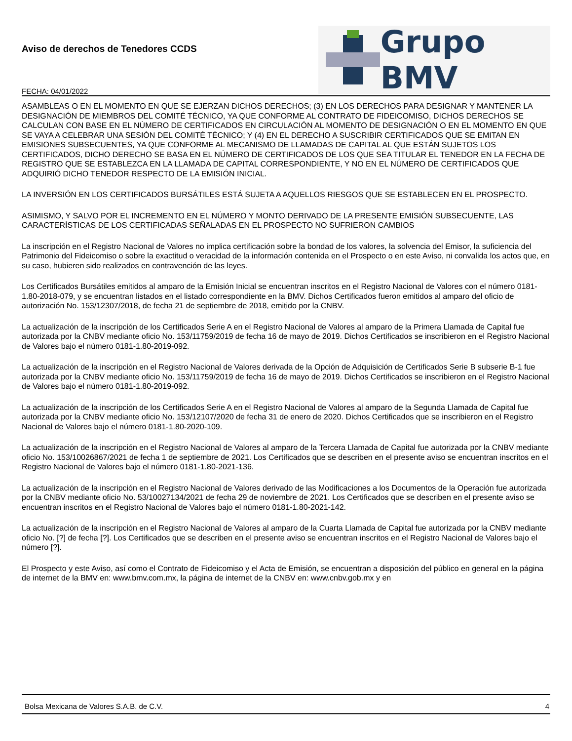Aviso de derechos de Tenedores CCDS
FECHA: 04/01/2022
Grupo BMV
ASAMBLEAS O EN EL MOMENTO EN QUE SE EJERZAN DICHOS DERECHOS; (3) EN LOS DERECHOS PARA DESIGNAR Y MANTENER LA DESIGNACIÓN DE MIEMBROS DEL COMITÉ TÉCNICO, YA QUE CONFORME AL CONTRATO DE FIDEICOMISO, DICHOS DERECHOS SE CALCULAN CON BASE EN EL NÚMERO DE CERTIFICADOS EN CIRCULACIÓN AL MOMENTO DE DESIGNACIÓN O EN EL MOMENTO EN QUE SE VAYA A CELEBRAR UNA SESIÓN DEL COMITÉ TÉCNICO; Y (4) EN EL DERECHO A SUSCRIBIR CERTIFICADOS QUE SE EMITAN EN EMISIONES SUBSECUENTES, YA QUE CONFORME AL MECANISMO DE LLAMADAS DE CAPITAL AL QUE ESTÁN SUJETOS LOS CERTIFICADOS, DICHO DERECHO SE BASA EN EL NÚMERO DE CERTIFICADOS DE LOS QUE SEA TITULAR EL TENEDOR EN LA FECHA DE REGISTRO QUE SE ESTABLEZCA EN LA LLAMADA DE CAPITAL CORRESPONDIENTE, Y NO EN EL NÚMERO DE CERTIFICADOS QUE ADQUIRIÓ DICHO TENEDOR RESPECTO DE LA EMISIÓN INICIAL.
LA INVERSIÓN EN LOS CERTIFICADOS BURSÁTILES ESTÁ SUJETA A AQUELLOS RIESGOS QUE SE ESTABLECEN EN EL PROSPECTO.
ASIMISMO, Y SALVO POR EL INCREMENTO EN EL NÚMERO Y MONTO DERIVADO DE LA PRESENTE EMISIÓN SUBSECUENTE, LAS CARACTERÍSTICAS DE LOS CERTIFICADAS SEÑALADAS EN EL PROSPECTO NO SUFRIERON CAMBIOS
La inscripción en el Registro Nacional de Valores no implica certificación sobre la bondad de los valores, la solvencia del Emisor, la suficiencia del Patrimonio del Fideicomiso o sobre la exactitud o veracidad de la información contenida en el Prospecto o en este Aviso, ni convalida los actos que, en su caso, hubieren sido realizados en contravención de las leyes.
Los Certificados Bursátiles emitidos al amparo de la Emisión Inicial se encuentran inscritos en el Registro Nacional de Valores con el número 0181-1.80-2018-079, y se encuentran listados en el listado correspondiente en la BMV. Dichos Certificados fueron emitidos al amparo del oficio de autorización No. 153/12307/2018, de fecha 21 de septiembre de 2018, emitido por la CNBV.
La actualización de la inscripción de los Certificados Serie A en el Registro Nacional de Valores al amparo de la Primera Llamada de Capital fue autorizada por la CNBV mediante oficio No. 153/11759/2019 de fecha 16 de mayo de 2019. Dichos Certificados se inscribieron en el Registro Nacional de Valores bajo el número 0181-1.80-2019-092.
La actualización de la inscripción en el Registro Nacional de Valores derivada de la Opción de Adquisición de Certificados Serie B subserie B-1 fue autorizada por la CNBV mediante oficio No. 153/11759/2019 de fecha 16 de mayo de 2019. Dichos Certificados se inscribieron en el Registro Nacional de Valores bajo el número 0181-1.80-2019-092.
La actualización de la inscripción de los Certificados Serie A en el Registro Nacional de Valores al amparo de la Segunda Llamada de Capital fue autorizada por la CNBV mediante oficio No. 153/12107/2020 de fecha 31 de enero de 2020. Dichos Certificados que se inscribieron en el Registro Nacional de Valores bajo el número 0181-1.80-2020-109.
La actualización de la inscripción en el Registro Nacional de Valores al amparo de la Tercera Llamada de Capital fue autorizada por la CNBV mediante oficio No. 153/10026867/2021 de fecha 1 de septiembre de 2021. Los Certificados que se describen en el presente aviso se encuentran inscritos en el Registro Nacional de Valores bajo el número 0181-1.80-2021-136.
La actualización de la inscripción en el Registro Nacional de Valores derivado de las Modificaciones a los Documentos de la Operación fue autorizada por la CNBV mediante oficio No. 53/10027134/2021 de fecha 29 de noviembre de 2021. Los Certificados que se describen en el presente aviso se encuentran inscritos en el Registro Nacional de Valores bajo el número 0181-1.80-2021-142.
La actualización de la inscripción en el Registro Nacional de Valores al amparo de la Cuarta Llamada de Capital fue autorizada por la CNBV mediante oficio No. [?] de fecha [?]. Los Certificados que se describen en el presente aviso se encuentran inscritos en el Registro Nacional de Valores bajo el número [?].
El Prospecto y este Aviso, así como el Contrato de Fideicomiso y el Acta de Emisión, se encuentran a disposición del público en general en la página de internet de la BMV en: www.bmv.com.mx, la página de internet de la CNBV en: www.cnbv.gob.mx y en
Bolsa Mexicana de Valores S.A.B. de C.V. 4